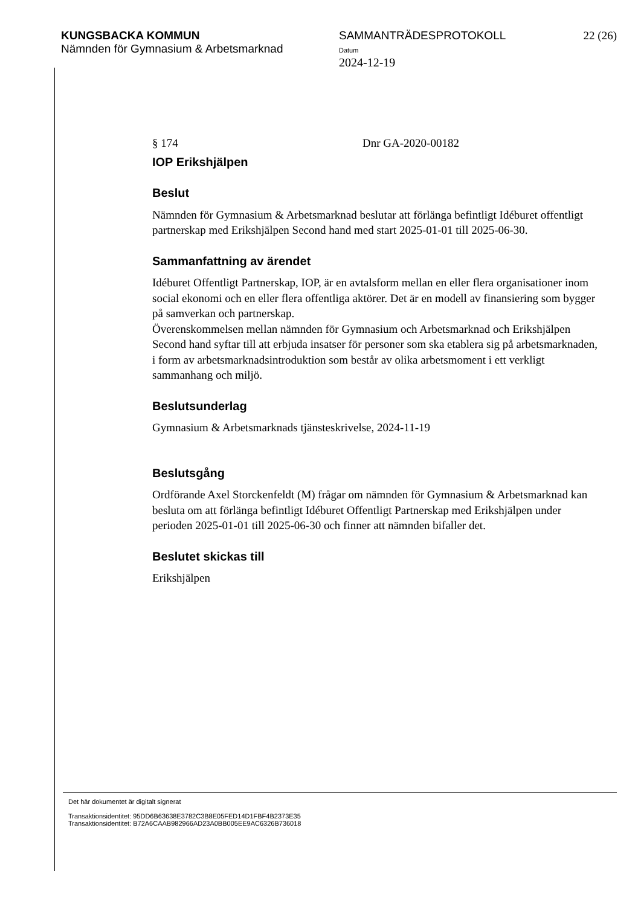KUNGSBACKA KOMMUN
Nämnden för Gymnasium & Arbetsmarknad
SAMMANTRÄDESPROTOKOLL
Datum
2024-12-19
22 (26)
§ 174 Dnr GA-2020-00182
IOP Erikshjälpen
Beslut
Nämnden för Gymnasium & Arbetsmarknad beslutar att förlänga befintligt Idéburet offentligt partnerskap med Erikshjälpen Second hand med start 2025-01-01 till 2025-06-30.
Sammanfattning av ärendet
Idéburet Offentligt Partnerskap, IOP, är en avtalsform mellan en eller flera organisationer inom social ekonomi och en eller flera offentliga aktörer. Det är en modell av finansiering som bygger på samverkan och partnerskap.
Överenskommelsen mellan nämnden för Gymnasium och Arbetsmarknad och Erikshjälpen Second hand syftar till att erbjuda insatser för personer som ska etablera sig på arbetsmarknaden, i form av arbetsmarknadsintroduktion som består av olika arbetsmoment i ett verkligt sammanhang och miljö.
Beslutsunderlag
Gymnasium & Arbetsmarknads tjänsteskrivelse, 2024-11-19
Beslutsgång
Ordförande Axel Storckenfeldt (M) frågar om nämnden för Gymnasium & Arbetsmarknad kan besluta om att förlänga befintligt Idéburet Offentligt Partnerskap med Erikshjälpen under perioden 2025-01-01 till 2025-06-30 och finner att nämnden bifaller det.
Beslutet skickas till
Erikshjälpen
Det här dokumentet är digitalt signerat
Transaktionsidentitet: 95DD6B63638E3782C3B8E05FED14D1FBF4B2373E35
Transaktionsidentitet: B72A6CAAB982966AD23A0BB005EE9AC6326B736018